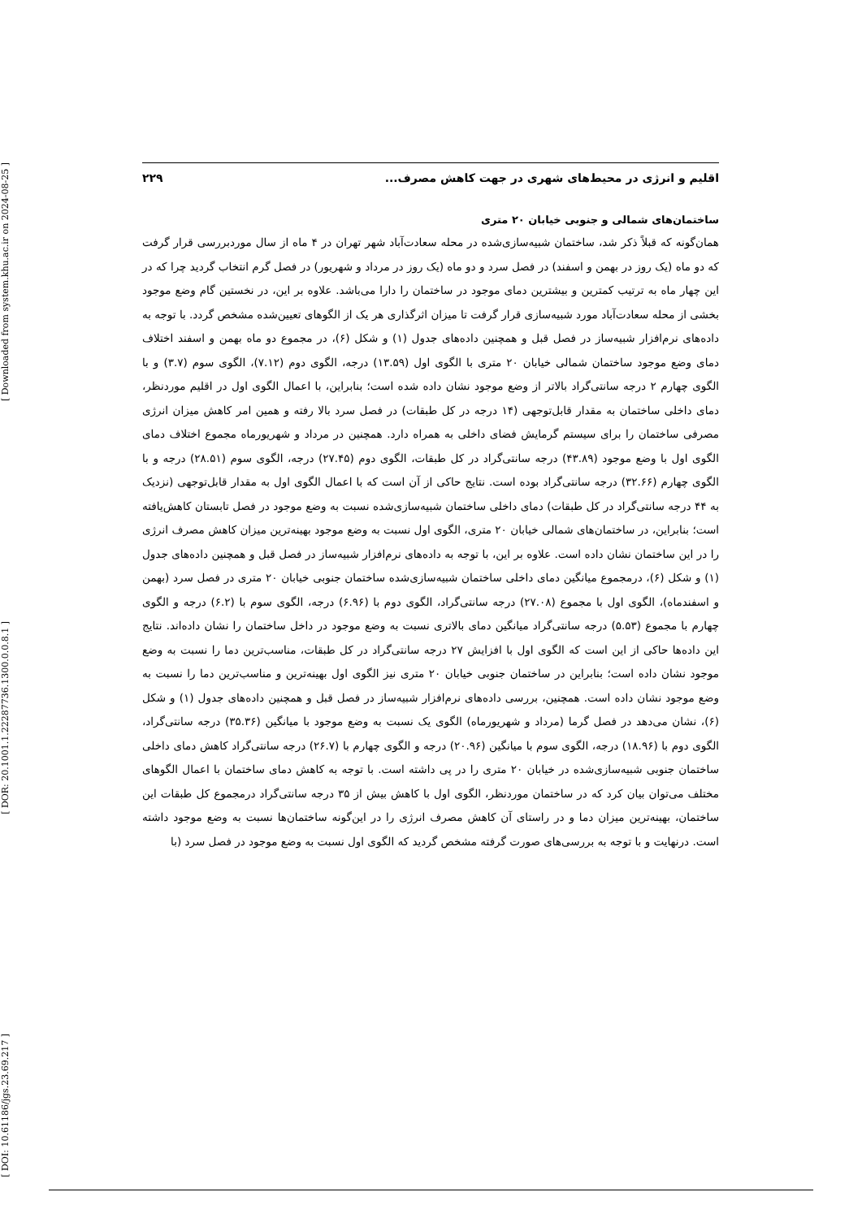[ Downloaded from system.khu.ac.ir on 2024-08-25 ]
[ DOR: 20.1001.1.22287736.1300.0.0.8.1 ]
[ DOI: 10.61186/jgs.23.69.217 ]
اقلیم و انرژی در محیط‌های شهری در جهت کاهش مصرف... ۲۲۹
ساختمان‌های شمالی و جنوبی خیابان ۲۰ متری
همان‌گونه که قبلاً ذکر شد، ساختمان شبیه‌سازی‌شده در محله سعادت‌آباد شهر تهران در ۴ ماه از سال موردبررسی قرار گرفت که دو ماه (یک روز در بهمن و اسفند) در فصل سرد و دو ماه (یک روز در مرداد و شهریور) در فصل گرم انتخاب گردید چرا که در این چهار ماه به ترتیب کمترین و بیشترین دمای موجود در ساختمان را دارا می‌باشد. علاوه بر این، در نخستین گام وضع موجود بخشی از محله سعادت‌آباد مورد شبیه‌سازی قرار گرفت تا میزان اثرگذاری هر یک از الگوهای تعیین‌شده مشخص گردد. با توجه به داده‌های نرم‌افزار شبیه‌ساز در فصل قبل و همچنین داده‌های جدول (۱) و شکل (۶)، در مجموع دو ماه بهمن و اسفند اختلاف دمای وضع موجود ساختمان شمالی خیابان ۲۰ متری با الگوی اول (۱۳.۵۹) درجه، الگوی دوم (۷.۱۲)، الگوی سوم (۳.۷) و با الگوی چهارم ۲ درجه سانتی‌گراد بالاتر از وضع موجود نشان داده شده است؛ بنابراین، با اعمال الگوی اول در اقلیم موردنظر، دمای داخلی ساختمان به مقدار قابل‌توجهی (۱۴ درجه در کل طبقات) در فصل سرد بالا رفته و همین امر کاهش میزان انرژی مصرفی ساختمان را برای سیستم گرمایش فضای داخلی به همراه دارد. همچنین در مرداد و شهریورماه مجموع اختلاف دمای الگوی اول با وضع موجود (۴۳.۸۹) درجه سانتی‌گراد در کل طبقات، الگوی دوم (۲۷.۴۵) درجه، الگوی سوم (۲۸.۵۱) درجه و با الگوی چهارم (۳۲.۶۶) درجه سانتی‌گراد بوده است. نتایج حاکی از آن است که با اعمال الگوی اول به مقدار قابل‌توجهی (نزدیک به ۴۴ درجه سانتی‌گراد در کل طبقات) دمای داخلی ساختمان شبیه‌سازی‌شده نسبت به وضع موجود در فصل تابستان کاهش‌یافته است؛ بنابراین، در ساختمان‌های شمالی خیابان ۲۰ متری، الگوی اول نسبت به وضع موجود بهینه‌ترین میزان کاهش مصرف انرژی را در این ساختمان نشان داده است. علاوه بر این، با توجه به داده‌های نرم‌افزار شبیه‌ساز در فصل قبل و همچنین داده‌های جدول (۱) و شکل (۶)، درمجموع میانگین دمای داخلی ساختمان شبیه‌سازی‌شده ساختمان جنوبی خیابان ۲۰ متری در فصل سرد (بهمن و اسفندماه)، الگوی اول با مجموع (۲۷.۰۸) درجه سانتی‌گراد، الگوی دوم با (۶.۹۶) درجه، الگوی سوم با (۶.۲) درجه و الگوی چهارم با مجموع (۵.۵۳) درجه سانتی‌گراد میانگین دمای بالاتری نسبت به وضع موجود در داخل ساختمان را نشان داده‌اند. نتایج این داده‌ها حاکی از این است که الگوی اول با افزایش ۲۷ درجه سانتی‌گراد در کل طبقات، مناسب‌ترین دما را نسبت به وضع موجود نشان داده است؛ بنابراین در ساختمان جنوبی خیابان ۲۰ متری نیز الگوی اول بهینه‌ترین و مناسب‌ترین دما را نسبت به وضع موجود نشان داده است. همچنین، بررسی داده‌های نرم‌افزار شبیه‌ساز در فصل قبل و همچنین داده‌های جدول (۱) و شکل (۶)، نشان می‌دهد در فصل گرما (مرداد و شهریورماه) الگوی یک نسبت به وضع موجود با میانگین (۳۵.۳۶) درجه سانتی‌گراد، الگوی دوم با (۱۸.۹۶) درجه، الگوی سوم با میانگین (۲۰.۹۶) درجه و الگوی چهارم با (۲۶.۷) درجه سانتی‌گراد کاهش دمای داخلی ساختمان جنوبی شبیه‌سازی‌شده در خیابان ۲۰ متری را در پی داشته است. با توجه به کاهش دمای ساختمان با اعمال الگوهای مختلف می‌توان بیان کرد که در ساختمان موردنظر، الگوی اول با کاهش بیش از ۳۵ درجه سانتی‌گراد درمجموع کل طبقات این ساختمان، بهینه‌ترین میزان دما و در راستای آن کاهش مصرف انرژی را در این‌گونه ساختمان‌ها نسبت به وضع موجود داشته است. درنهایت و با توجه به بررسی‌های صورت گرفته مشخص گردید که الگوی اول نسبت به وضع موجود در فصل سرد (با